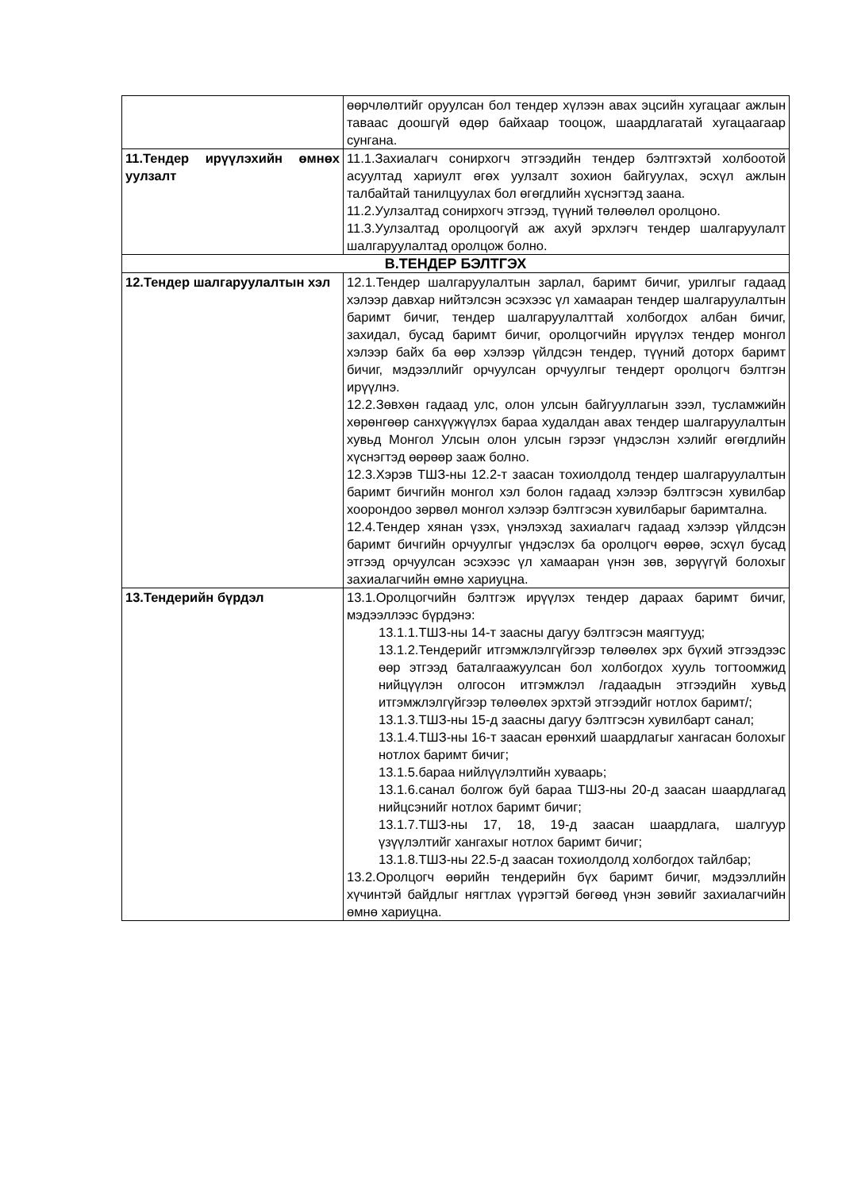| | өөрчлөлтийг оруулсан бол тендер хүлээн авах эцсийн хугацааг ажлын тавaас доошгүй өдөр байхаар тооцож, шаардлагатай хугацаагаар сунгана. |
| 11.Тендер ирүүлэхийн өмнөх уулзалт | 11.1.Захиалагч сонирхогч этгээдийн тендер бэлтгэхтэй холбоотой асуултад хариулт өгөх уулзалт зохион байгуулах, эсхүл ажлын талбайтай танилцуулах бол өгөгдлийн хүснэгтэд заана. 11.2.Уулзалтад сонирхогч этгээд, түүний төлөөлөл оролцоно. 11.3.Уулзалтад оролцоогүй аж ахуй эрхлэгч тендер шалгаруулалт шалгаруулалтад оролцож болно. |
| В.ТЕНДЕР БЭЛТГЭХ | |
| 12.Тендер шалгаруулалтын хэл | 12.1.Тендер шалгаруулалтын зарлал, баримт бичиг, урилгыг гадаад хэлээр давхар нийтэлсэн эсэхээс үл хамааран тендер шалгаруулалтын баримт бичиг, тендер шалгаруулалттай холбогдох албан бичиг, захидал, бусад баримт бичиг, оролцогчийн ирүүлэх тендер монгол хэлээр байх ба өөр хэлээр үйлдсэн тендер, түүний доторх баримт бичиг, мэдээллийг орчуулсан орчуулгыг тендерт оролцогч бэлтгэн ирүүлнэ. 12.2.Зөвхөн гадаад улс, олон улсын байгууллагын зээл, тусламжийн хөрөнгөөр санхүүжүүлэх бараа худалдан авах тендер шалгаруулалтын хувьд Монгол Улсын олон улсын гэрээг үндэслэн хэлийг өгөгдлийн хүснэгтэд өөрөөр зааж болно. 12.3.Хэрэв ТШЗ-ны 12.2-т заасан тохиолдолд тендер шалгаруулалтын баримт бичгийн монгол хэл болон гадаад хэлээр бэлтгэсэн хувилбар хоорондоо зөрвөл монгол хэлээр бэлтгэсэн хувилбарыг баримтална. 12.4.Тендер хянан үзэх, үнэлэхэд захиалагч гадаад хэлээр үйлдсэн баримт бичгийн орчуулгыг үндэслэх ба оролцогч өөрөө, эсхүл бусад этгээд орчуулсан эсэхээс үл хамааран үнэн зөв, зөрүүгүй болохыг захиалагчийн өмнө хариуцна. |
| 13.Тендерийн бүрдэл | 13.1.Оролцогчийн бэлтгэж ирүүлэх тендер дараах баримт бичиг, мэдээллээс бүрдэнэ: 13.1.1.ТШЗ-ны 14-т заасны дагуу бэлтгэсэн маягтууд; 13.1.2.Тендерийг итгэмжлэлгүйгээр төлөөлөх эрх бүхий этгээдээс өөр этгээд баталгаажуулсан бол холбогдох хууль тогтоомжид нийцүүлэн олгосон итгэмжлэл /гадаадын этгээдийн хувьд итгэмжлэлгүйгээр төлөөлөх эрхтэй этгээдийг нотлох баримт/; 13.1.3.ТШЗ-ны 15-д заасны дагуу бэлтгэсэн хувилбарт санал; 13.1.4.ТШЗ-ны 16-т заасан ерөнхий шаардлагыг хангасан болохыг нотлох баримт бичиг; 13.1.5.бараа нийлүүлэлтийн хуваарь; 13.1.6.санал болгож буй бараа ТШЗ-ны 20-д заасан шаардлагад нийцсэнийг нотлох баримт бичиг; 13.1.7.ТШЗ-ны 17, 18, 19-д заасан шаардлага, шалгуур үзүүлэлтийг хангахыг нотлох баримт бичиг; 13.1.8.ТШЗ-ны 22.5-д заасан тохиолдолд холбогдох тайлбар; 13.2.Оролцогч өөрийн тендерийн бүх баримт бичиг, мэдээллийн хүчинтэй байдлыг нягтлах үүрэгтэй бөгөөд үнэн зөвийг захиалагчийн өмнө хариуцна. |